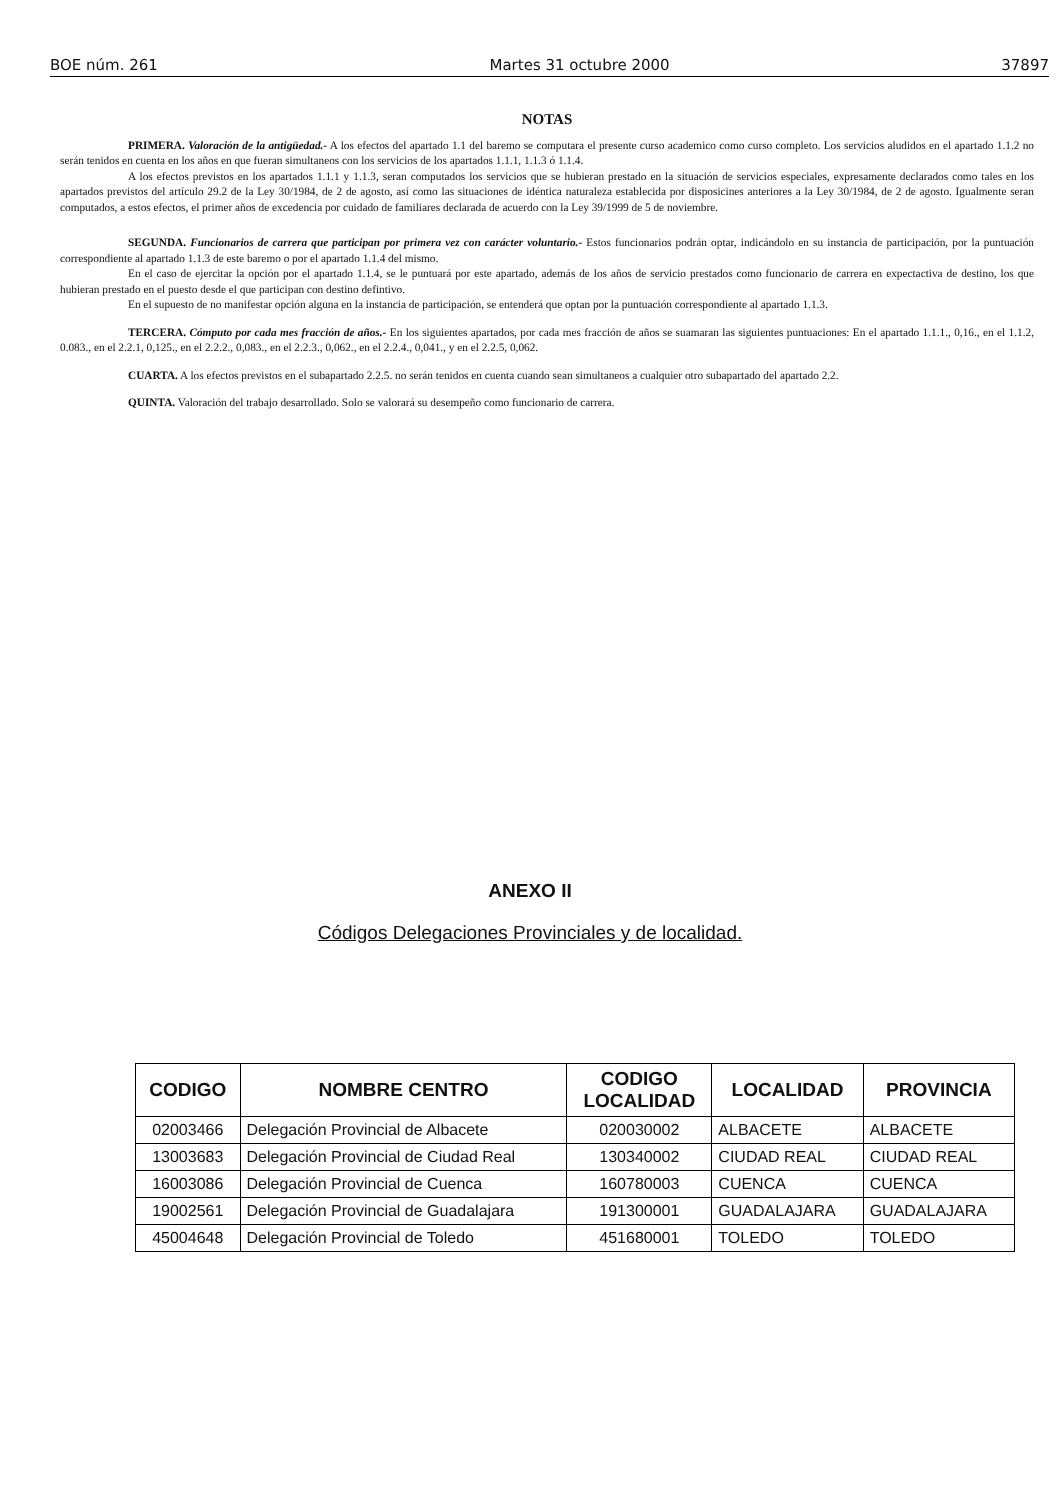BOE núm. 261 Martes 31 octubre 2000 37897
NOTAS
PRIMERA. Valoración de la antigüedad.- A los efectos del apartado 1.1 del baremo se computara el presente curso academico como curso completo. Los servicios aludidos en el apartado 1.1.2 no serán tenidos en cuenta en los años en que fueran simultaneos con los servicios de los apartados 1.1.1, 1.1.3 ó 1.1.4.
A los efectos previstos en los apartados 1.1.1 y 1.1.3, seran computados los servicios que se hubieran prestado en la situación de servicios especiales, expresamente declarados como tales en los apartados previstos del artículo 29.2 de la Ley 30/1984, de 2 de agosto, así como las situaciones de idéntica naturaleza establecida por disposicines anteriores a la Ley 30/1984, de 2 de agosto. Igualmente seran computados, a estos efectos, el primer años de excedencia por cuidado de familiares declarada de acuerdo con la Ley 39/1999 de 5 de noviembre.
SEGUNDA. Funcionarios de carrera que participan por primera vez con carácter voluntario.- Estos funcionarios podrán optar, indicándolo en su instancia de participación, por la puntuación correspondiente al apartado 1.1.3 de este baremo o por el apartado 1.1.4 del mismo.
En el caso de ejercitar la opción por el apartado 1.1.4, se le puntuará por este apartado, además de los años de servicio prestados como funcionario de carrera en expectactiva de destino, los que hubieran prestado en el puesto desde el que participan con destino defintivo.
En el supuesto de no manifestar opción alguna en la instancia de participación, se entenderá que optan por la puntuación correspondiente al apartado 1.1.3.
TERCERA. Cómputo por cada mes fracción de años.- En los siguientes apartados, por cada mes fracción de años se suamaran las siguientes puntuaciones: En el apartado 1.1.1., 0,16., en el 1.1.2, 0.083., en el 2.2.1, 0,125., en el 2.2.2., 0,083., en el 2.2.3., 0,062., en el 2.2.4., 0,041., y en el 2.2.5, 0,062.
CUARTA. A los efectos previstos en el subapartado 2.2.5. no serán tenidos en cuenta cuando sean simultaneos a cualquier otro subapartado del apartado 2.2.
QUINTA. Valoración del trabajo desarrollado. Solo se valorará su desempeño como funcionario de carrera.
ANEXO II
Códigos Delegaciones Provinciales y de localidad.
| CODIGO | NOMBRE CENTRO | CODIGO LOCALIDAD | LOCALIDAD | PROVINCIA |
| --- | --- | --- | --- | --- |
| 02003466 | Delegación Provincial de Albacete | 020030002 | ALBACETE | ALBACETE |
| 13003683 | Delegación Provincial de Ciudad Real | 130340002 | CIUDAD REAL | CIUDAD REAL |
| 16003086 | Delegación Provincial de Cuenca | 160780003 | CUENCA | CUENCA |
| 19002561 | Delegación Provincial de Guadalajara | 191300001 | GUADALAJARA | GUADALAJARA |
| 45004648 | Delegación Provincial de Toledo | 451680001 | TOLEDO | TOLEDO |